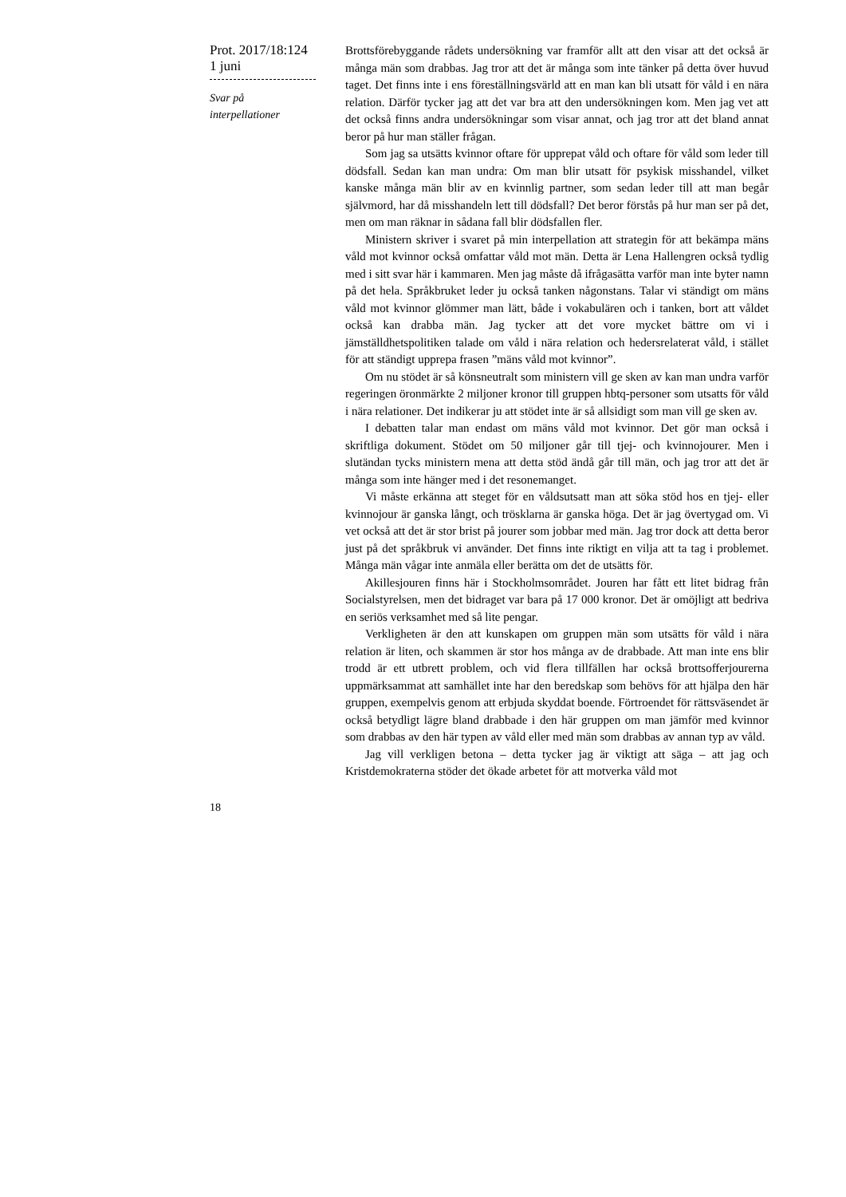Prot. 2017/18:124
1 juni
Svar på
interpellationer
Brottsförebyggande rådets undersökning var framför allt att den visar att det också är många män som drabbas. Jag tror att det är många som inte tänker på detta över huvud taget. Det finns inte i ens föreställningsvärld att en man kan bli utsatt för våld i en nära relation. Därför tycker jag att det var bra att den undersökningen kom. Men jag vet att det också finns andra undersökningar som visar annat, och jag tror att det bland annat beror på hur man ställer frågan.
Som jag sa utsätts kvinnor oftare för upprepat våld och oftare för våld som leder till dödsfall. Sedan kan man undra: Om man blir utsatt för psykisk misshandel, vilket kanske många män blir av en kvinnlig partner, som sedan leder till att man begår självmord, har då misshandeln lett till dödsfall? Det beror förstås på hur man ser på det, men om man räknar in sådana fall blir dödsfallen fler.
Ministern skriver i svaret på min interpellation att strategin för att bekämpa mäns våld mot kvinnor också omfattar våld mot män. Detta är Lena Hallengren också tydlig med i sitt svar här i kammaren. Men jag måste då ifrågasätta varför man inte byter namn på det hela. Språkbruket leder ju också tanken någonstans. Talar vi ständigt om mäns våld mot kvinnor glömmer man lätt, både i vokabulären och i tanken, bort att våldet också kan drabba män. Jag tycker att det vore mycket bättre om vi i jämställdhetspolitiken talade om våld i nära relation och hedersrelaterat våld, i stället för att ständigt upprepa frasen ”mäns våld mot kvinnor”.
Om nu stödet är så könsneutralt som ministern vill ge sken av kan man undra varför regeringen öronmärkte 2 miljoner kronor till gruppen hbtq-personer som utsatts för våld i nära relationer. Det indikerar ju att stödet inte är så allsidigt som man vill ge sken av.
I debatten talar man endast om mäns våld mot kvinnor. Det gör man också i skriftliga dokument. Stödet om 50 miljoner går till tjej- och kvinnojourer. Men i slutändan tycks ministern mena att detta stöd ändå går till män, och jag tror att det är många som inte hänger med i det resonemanget.
Vi måste erkänna att steget för en våldsutsatt man att söka stöd hos en tjej- eller kvinnojour är ganska långt, och trösklarna är ganska höga. Det är jag övertygad om. Vi vet också att det är stor brist på jourer som jobbar med män. Jag tror dock att detta beror just på det språkbruk vi använder. Det finns inte riktigt en vilja att ta tag i problemet. Många män vågar inte anmäla eller berätta om det de utsätts för.
Akillesjouren finns här i Stockholmsområdet. Jouren har fått ett litet bidrag från Socialstyrelsen, men det bidraget var bara på 17 000 kronor. Det är omöjligt att bedriva en seriös verksamhet med så lite pengar.
Verkligheten är den att kunskapen om gruppen män som utsätts för våld i nära relation är liten, och skammen är stor hos många av de drabbade. Att man inte ens blir trodd är ett utbrett problem, och vid flera tillfällen har också brottsofferjourerna uppmärksammat att samhället inte har den beredskap som behövs för att hjälpa den här gruppen, exempelvis genom att erbjuda skyddat boende. Förtroendet för rättsväsendet är också betydligt lägre bland drabbade i den här gruppen om man jämför med kvinnor som drabbas av den här typen av våld eller med män som drabbas av annan typ av våld.
Jag vill verkligen betona – detta tycker jag är viktigt att säga – att jag och Kristdemokraterna stöder det ökade arbetet för att motverka våld mot
18